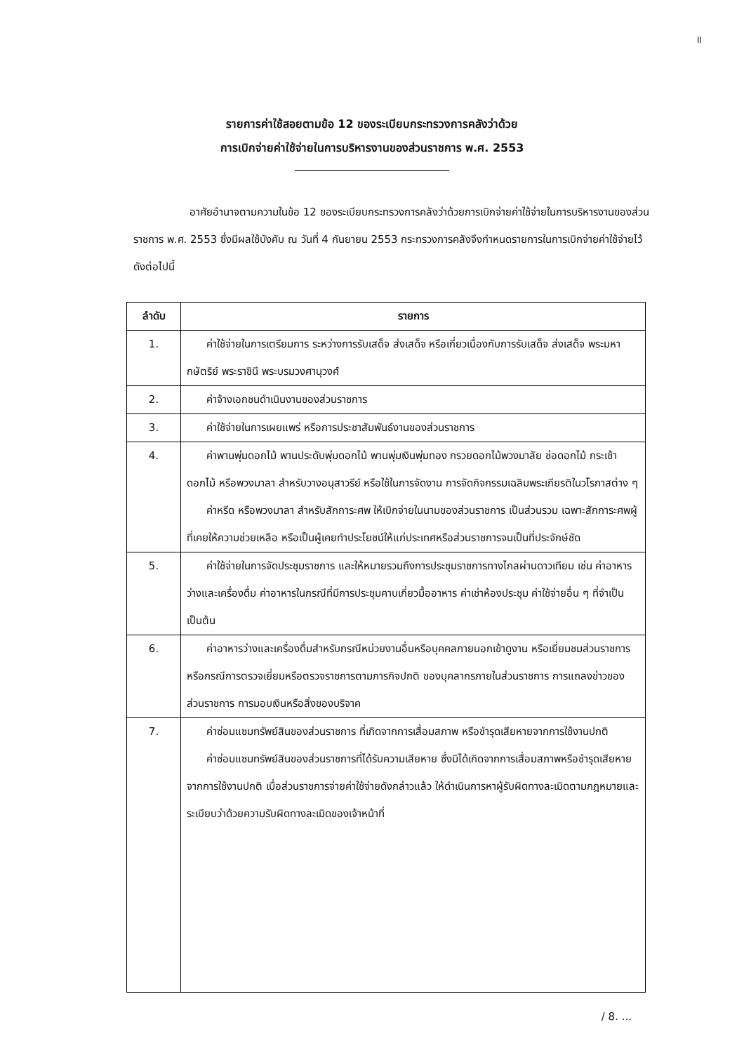II
รายการค่าใช้สอยตามข้อ 12 ของระเบียบกระทรวงการคลังว่าด้วย
การเบิกจ่ายค่าใช้จ่ายในการบริหารงานของส่วนราชการ พ.ศ. 2553
อาศัยอำนาจตามความในข้อ 12 ของระเบียบกระทรวงการคลังว่าด้วยการเบิกจ่ายค่าใช้จ่ายในการบริหารงานของส่วนราชการ พ.ศ. 2553 ซึ่งมีผลใช้บังคับ ณ วันที่ 4 กันยายน 2553 กระทรวงการคลังจึงกำหนดรายการในการเบิกจ่ายค่าใช้จ่ายไว้ ดังต่อไปนี้
| ลำดับ | รายการ |
| --- | --- |
| 1. | ค่าใช้จ่ายในการเตรียมการ ระหว่างการรับเสด็จ ส่งเสด็จ หรือเกี่ยวเนื่องกับการรับเสด็จ ส่งเสด็จ พระมหากษัตริย์ พระราชินี พระบรมวงศานุวงศ์ |
| 2. | ค่าจ้างเอกชนดำเนินงานของส่วนราชการ |
| 3. | ค่าใช้จ่ายในการเผยแพร่ หรือการประชาสัมพันธ์งานของส่วนราชการ |
| 4. | ค่าพานพุ่มดอกไม้ พานประดับพุ่มดอกไม้ พานพุ่มเงินพุ่มทอง กรวยดอกไม้พวงมาลัย ช่อดอกไม้ กระเช้าดอกไม้ หรือพวงมาลา สำหรับวางอนุสาวรีย์ หรือใช้ในการจัดงาน การจัดกิจกรรมเฉลิมพระเกียรติในวโรกาสต่าง ๆ ค่าหรีด หรือพวงมาลา สำหรับสักการะศพ ให้เบิกจ่ายในนามของส่วนราชการ เป็นส่วนรวม เฉพาะสักการะศพผู้ที่เคยให้ความช่วยเหลือ หรือเป็นผู้เคยทำประโยชน์ให้แก่ประเทศหรือส่วนราชการจนเป็นที่ประจักษ์ชัด |
| 5. | ค่าใช้จ่ายในการจัดประชุมราชการ และให้หมายรวมถึงการประชุมราชการทางไกลผ่านดาวเทียม เช่น ค่าอาหารว่างและเครื่องดื่ม ค่าอาหารในกรณีที่มีการประชุมคาบเกี่ยวมื้ออาหาร ค่าเช่าห้องประชุม ค่าใช้จ่ายอื่น ๆ ที่จำเป็น เป็นต้น |
| 6. | ค่าอาหารว่างและเครื่องดื่มสำหรับกรณีหน่วยงานอื่นหรือบุคคลภายนอกเข้าดูงาน หรือเยี่ยมชมส่วนราชการ หรือกรณีการตรวจเยี่ยมหรือตรวจราชการตามภารกิจปกติ ของบุคลากรภายในส่วนราชการ การแถลงข่าวของส่วนราชการ การมอบเงินหรือสิ่งของบริจาค |
| 7. | ค่าซ่อมแซมทรัพย์สินของส่วนราชการ ที่เกิดจากการเสื่อมสภาพ หรือชำรุดเสียหายจากการใช้งานปกติ ค่าซ่อมแซมทรัพย์สินของส่วนราชการที่ได้รับความเสียหาย ซึ่งมิได้เกิดจากการเสื่อมสภาพหรือชำรุดเสียหายจากการใช้งานปกติ เมื่อส่วนราชการจ่ายค่าใช้จ่ายดังกล่าวแล้ว ให้ดำเนินการหาผู้รับผิดทางละเมิดตามกฎหมายและระเบียบว่าด้วยความรับผิดทางละเมิดของเจ้าหน้าที่ |
/ 8. ...